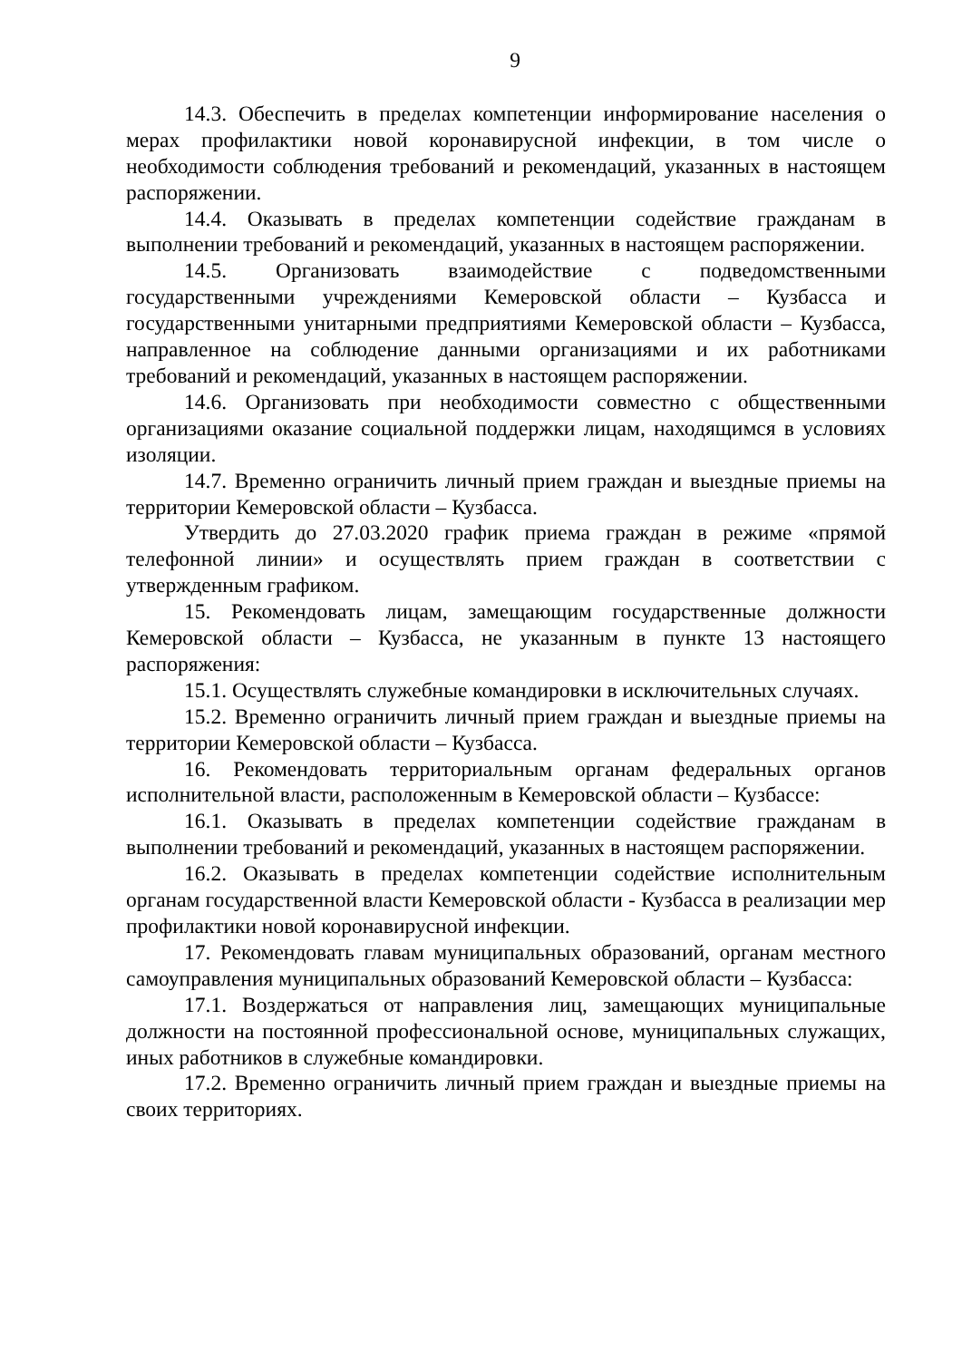9
14.3. Обеспечить в пределах компетенции информирование населения о мерах профилактики новой коронавирусной инфекции, в том числе о необходимости соблюдения требований и рекомендаций, указанных в настоящем распоряжении.
14.4. Оказывать в пределах компетенции содействие гражданам в выполнении требований и рекомендаций, указанных в настоящем распоряжении.
14.5. Организовать взаимодействие с подведомственными государственными учреждениями Кемеровской области – Кузбасса и государственными унитарными предприятиями Кемеровской области – Кузбасса, направленное на соблюдение данными организациями и их работниками требований и рекомендаций, указанных в настоящем распоряжении.
14.6. Организовать при необходимости совместно с общественными организациями оказание социальной поддержки лицам, находящимся в условиях изоляции.
14.7. Временно ограничить личный прием граждан и выездные приемы на территории Кемеровской области – Кузбасса.
Утвердить до 27.03.2020 график приема граждан в режиме «прямой телефонной линии» и осуществлять прием граждан в соответствии с утвержденным графиком.
15. Рекомендовать лицам, замещающим государственные должности Кемеровской области – Кузбасса, не указанным в пункте 13 настоящего распоряжения:
15.1. Осуществлять служебные командировки в исключительных случаях.
15.2. Временно ограничить личный прием граждан и выездные приемы на территории Кемеровской области – Кузбасса.
16. Рекомендовать территориальным органам федеральных органов исполнительной власти, расположенным в Кемеровской области – Кузбассе:
16.1. Оказывать в пределах компетенции содействие гражданам в выполнении требований и рекомендаций, указанных в настоящем распоряжении.
16.2. Оказывать в пределах компетенции содействие исполнительным органам государственной власти Кемеровской области - Кузбасса в реализации мер профилактики новой коронавирусной инфекции.
17. Рекомендовать главам муниципальных образований, органам местного самоуправления муниципальных образований Кемеровской области – Кузбасса:
17.1. Воздержаться от направления лиц, замещающих муниципальные должности на постоянной профессиональной основе, муниципальных служащих, иных работников в служебные командировки.
17.2. Временно ограничить личный прием граждан и выездные приемы на своих территориях.